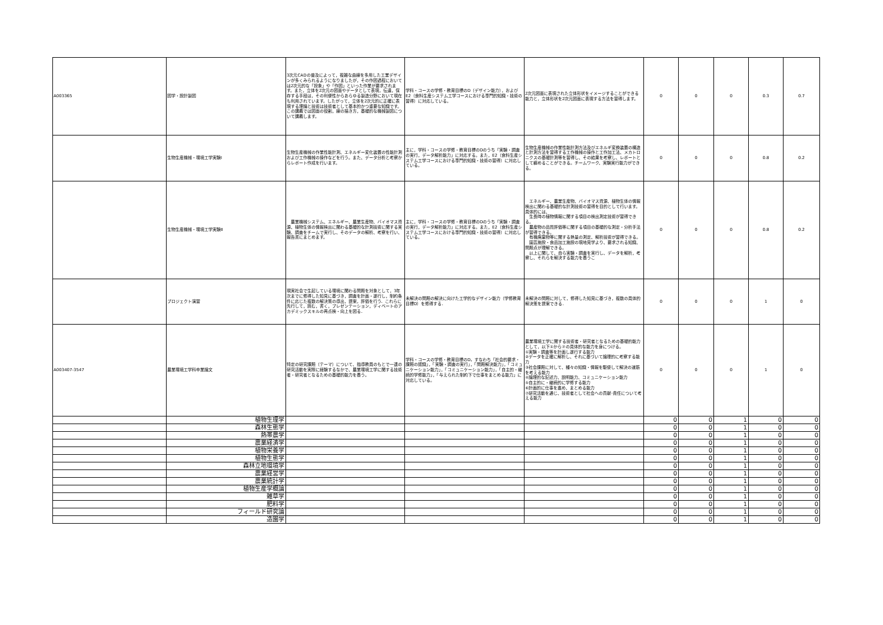| A003365 | 図学・設計製図 | 3次元CADの普及によって，複雑な曲線を多用した工業デザインが多くみられるようになりましたが，その作図過程においては2次元的な「投象」や「作図」といった作業が要求されます。また，立体を2次元の図面やデータとして表現，伝達，保存する手段は，その利便性からあらゆる製造分野において現在も利用されています。したがって，立体を2次元的に正確に表現する理論と技術は技術者として基本的かつ重要な知識です。この講義では図面の役割，線の描き方，基礎的な機械製図について講義します。 | 学科・コースの学修・教育目標のD（デザイン能力），およびE2（食料生産システム工学コースにおける専門的知識・技術の習得）に対応している。 | 2次元図面に表現された立体形状をイメージすることができる能力と，立体形状を2次元図面に表現する方法を習得します。 | 0 | 0 | 0 | 0.3 | 0.7 |
| | 生物生産機械・環境工学実験Ⅰ | 生物生産機械の作業性能計測、エネルギー変化装置の性能計測および工作機械の操作などを行う。また、データ分析と考察からレポート作成を行います。 | 主に，学科・コースの学修・教育目標のDのうち「実験・調査の実行，データ解析能力」に対応する。また，E2（食料生産システム工学コースにおける専門的知識・技術の習得）に対応している。 | 生物生産機械の作業性能計測方法及びエネルギ変換装置の構造と計測方法を習得する工作機械の操作と工作加工法、メカトロニクスの基礎計測等を習得し、その結果を考察し、レポートとして纏めることができる。チームワーク、実験実行能力ができる。 | 0 | 0 | 0 | 0.8 | 0.2 |
| | 生物生産機械・環境工学実験Ⅱ | 農業機械システム、エネルギー、農業生産物、バイオマス資源、植物生体の情報検出に関わる基礎的な計測技術に関する実験、調査をチームで実行し、そのデータの解析、考察を行い、報告書にまとめます。 | 主に，学科・コースの学修・教育目標のDのうち「実験・調査の実行，データ解析能力」に対応する。また，E2（食料生産システム工学コースにおける専門的知識・技術の習得）に対応している。 | エネルギー、農業生産物、バイオマス資源、植物生体の情報検出に関わる基礎的な計測技術の習得を目的として行います。 具体的には、 生長時の植物情報に関する項目の検出測定技術が習得できる。 農産物の品質評価等に関する項目の基礎的な測定・分析手法が習得できる。 有機廃棄物等に関する熱量の測定、解析技術が習得できる。 園芸施設・食品加工施設の現地見学より、要求される知識、問題点が理解できる。 以上に関して、自ら実験・調査を実行し、データを解析，考察し、それらを解決する能力を養うこ | 0 | 0 | 0 | 0.8 | 0.2 |
| | プロジェクト演習 | 現実社会で生起している環境に関わる問題を対象として，3年次までに修得した知見に基づき，調査を計画・遂行し，制約条件に応じた複数の解決策の導出，提案，評価を行う．これらに先行して，読む，書く，プレゼンテーション，ディベートのアカデミックスキルの再点検・向上を図る． | 未解決の問題の解決に向けた工学的なデザイン能力（学修教育目標D）を修得する． | 未解決の問題に対して，修得した知見に基づき，複数の具体的解決策を提案できる． | 0 | 0 | 0 | 1 | 0 |
| A003407-3547 | 農業環境工学科卒業論文 | 特定の研究課題（テーマ）について、指導教員のもとで一連の研究活動を実際に経験するなかで、農業環境工学に関する技術者・研究者となるための基礎的能力を養う。 | 学科・コースの学修・教育目標のD，すなわち「社会的要求・課題の認識」，「実験・調査の実行」，「問題解決能力」，「コミュニケーション能力」，「コミュニケーション能力」，「自主的・継続的学修能力」，「与えられた制約下で仕事をまとめる能力」に対応している。 | 農業環境工学に関する技術者・研究者となるための基礎的能力として，以下①から⑦の具体的な能力を身につける。 ①実験・調査等を計画し遂行する能力 ②データを正確に解析し、それに基づいて論理的に考察する能力 ③社会課題に対して、種々の知識・情報を駆使して解決の道筋を考える能力 ④論理的な記述力、説明能力、コミュニケーション能力 ⑤自主的に・継続的に学修する能力 ⑥計画的に仕事を進め、まとめる能力 ⑦研究活動を通じ、技術者として社会への貢献･責任について考える能力 | 0 | 0 | 0 | 1 | 0 |
| | 植物生理学 | | | | 0 | 0 | 1 | 0 | 0 |
| | 森林生態学 | | | | 0 | 0 | 1 | 0 | 0 |
| | 熱帯農学 | | | | 0 | 0 | 1 | 0 | 0 |
| | 農業経済学 | | | | 0 | 0 | 1 | 0 | 0 |
| | 植物栄養学 | | | | 0 | 0 | 1 | 0 | 0 |
| | 植物生態学 | | | | 0 | 0 | 1 | 0 | 0 |
| | 森林立地環境学 | | | | 0 | 0 | 1 | 0 | 0 |
| | 農業経営学 | | | | 0 | 0 | 1 | 0 | 0 |
| | 農業統計学 | | | | 0 | 0 | 1 | 0 | 0 |
| | 植物生産学概論 | | | | 0 | 0 | 1 | 0 | 0 |
| | 雑草学 | | | | 0 | 0 | 1 | 0 | 0 |
| | 肥料学 | | | | 0 | 0 | 1 | 0 | 0 |
| | フィールド研究論 | | | | 0 | 0 | 1 | 0 | 0 |
| | 造園学 | | | | 0 | 0 | 1 | 0 | 0 |